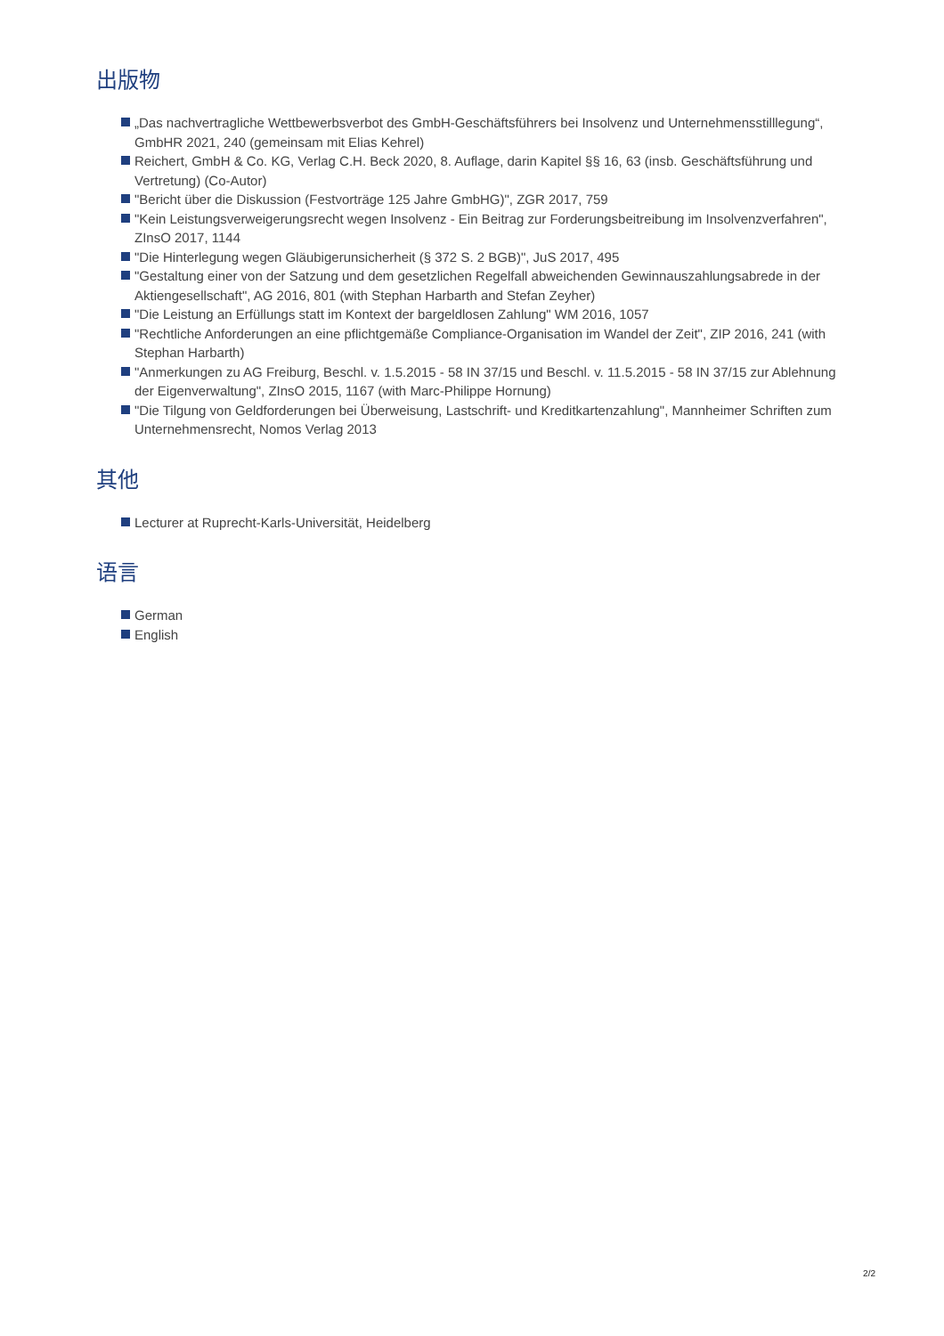出版物
„Das nachvertragliche Wettbewerbsverbot des GmbH-Geschäftsführers bei Insolvenz und Unternehmensstilllegung“, GmbHR 2021, 240 (gemeinsam mit Elias Kehrel)
Reichert, GmbH & Co. KG, Verlag C.H. Beck 2020, 8. Auflage, darin Kapitel §§ 16, 63 (insb. Geschäftsführung und Vertretung) (Co-Autor)
"Bericht über die Diskussion (Festvorträge 125 Jahre GmbHG)", ZGR 2017, 759
"Kein Leistungsverweigerungsrecht wegen Insolvenz - Ein Beitrag zur Forderungsbeitreibung im Insolvenzverfahren", ZInsO 2017, 1144
"Die Hinterlegung wegen Gläubigerunsicherheit (§ 372 S. 2 BGB)", JuS 2017, 495
"Gestaltung einer von der Satzung und dem gesetzlichen Regelfall abweichenden Gewinnauszahlungsabrede in der Aktiengesellschaft", AG 2016, 801 (with Stephan Harbarth and Stefan Zeyher)
"Die Leistung an Erfüllungs statt im Kontext der bargeldlosen Zahlung" WM 2016, 1057
"Rechtliche Anforderungen an eine pflichtgemäße Compliance-Organisation im Wandel der Zeit", ZIP 2016, 241 (with Stephan Harbarth)
"Anmerkungen zu AG Freiburg, Beschl. v. 1.5.2015 - 58 IN 37/15 und Beschl. v. 11.5.2015 - 58 IN 37/15 zur Ablehnung der Eigenverwaltung", ZInsO 2015, 1167 (with Marc-Philippe Hornung)
"Die Tilgung von Geldforderungen bei Überweisung, Lastschrift- und Kreditkartenzahlung", Mannheimer Schriften zum Unternehmensrecht, Nomos Verlag 2013
其他
Lecturer at Ruprecht-Karls-Universität, Heidelberg
语言
German
English
2/2